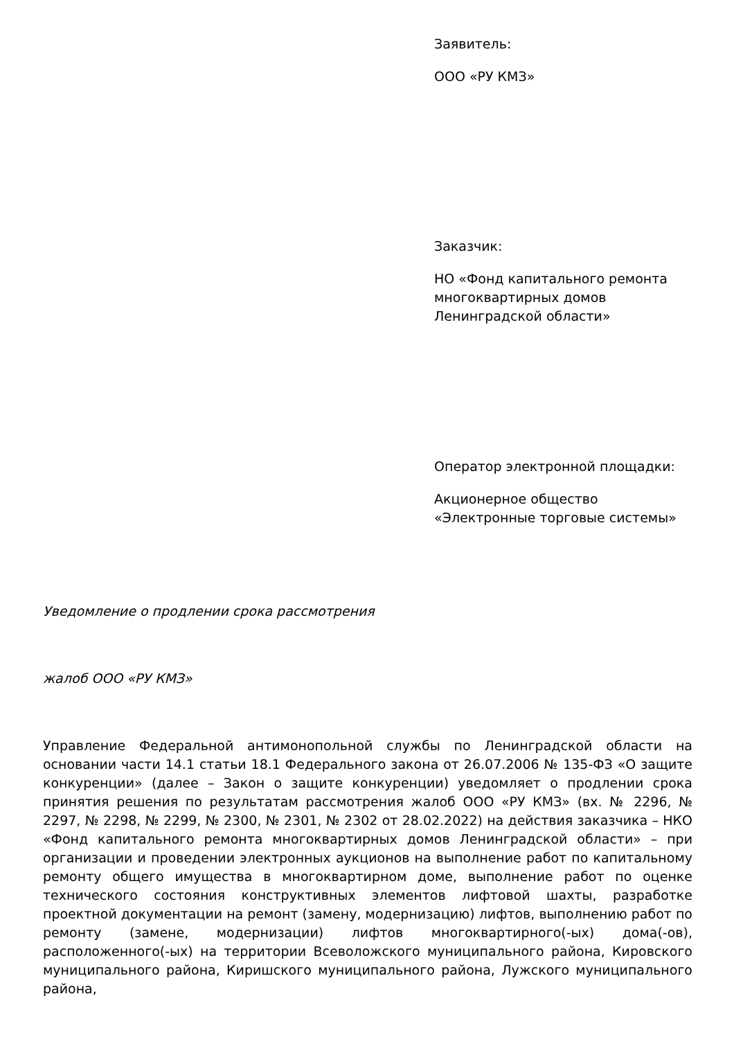Заявитель:
ООО «РУ КМЗ»
Заказчик:
НО «Фонд капитального ремонта многоквартирных домов Ленинградской области»
Оператор электронной площадки:
Акционерное общество «Электронные торговые системы»
Уведомление о продлении срока рассмотрения
жалоб ООО «РУ КМЗ»
Управление Федеральной антимонопольной службы по Ленинградской области на основании части 14.1 статьи 18.1 Федерального закона от 26.07.2006 № 135-ФЗ «О защите конкуренции» (далее – Закон о защите конкуренции) уведомляет о продлении срока принятия решения по результатам рассмотрения жалоб ООО «РУ КМЗ» (вх. № 2296, № 2297, № 2298, № 2299, № 2300, № 2301, № 2302 от 28.02.2022) на действия заказчика – НКО «Фонд капитального ремонта многоквартирных домов Ленинградской области» – при организации и проведении электронных аукционов на выполнение работ по капитальному ремонту общего имущества в многоквартирном доме, выполнение работ по оценке технического состояния конструктивных элементов лифтовой шахты, разработке проектной документации на ремонт (замену, модернизацию) лифтов, выполнению работ по ремонту (замене, модернизации) лифтов многоквартирного(-ых) дома(-ов), расположенного(-ых) на территории Всеволожского муниципального района, Кировского муниципального района, Киришского муниципального района, Лужского муниципального района,